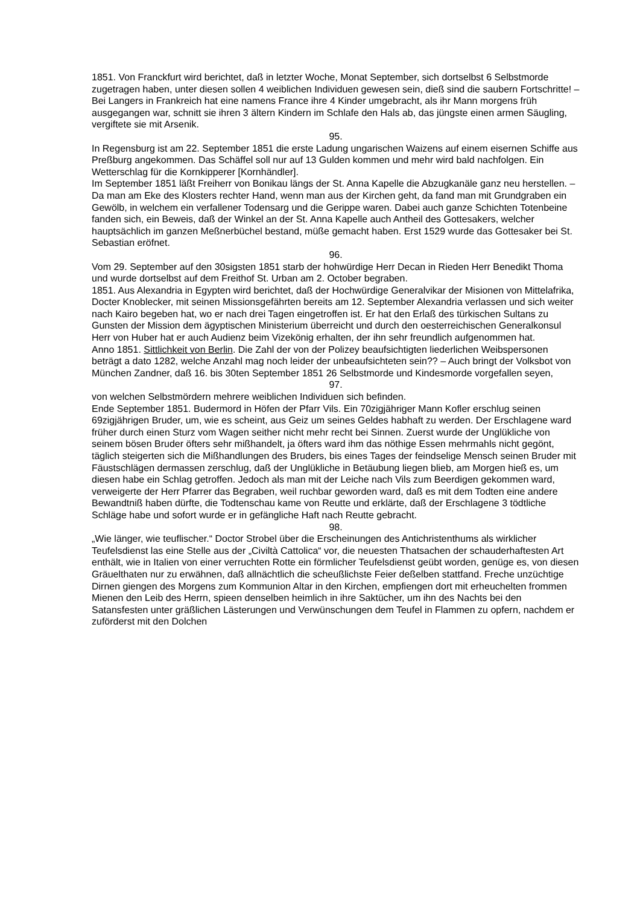1851. Von Franckfurt wird berichtet, daß in letzter Woche, Monat September, sich dortselbst 6 Selbstmorde zugetragen haben, unter diesen sollen 4 weiblichen Individuen gewesen sein, dieß sind die saubern Fortschritte! – Bei Langers in Frankreich hat eine namens France ihre 4 Kinder umgebracht, als ihr Mann morgens früh ausgegangen war, schnitt sie ihren 3 ältern Kindern im Schlafe den Hals ab, das jüngste einen armen Säugling, vergiftete sie mit Arsenik.
95.
In Regensburg ist am 22. September 1851 die erste Ladung ungarischen Waizens auf einem eisernen Schiffe aus Preßburg angekommen. Das Schäffel soll nur auf 13 Gulden kommen und mehr wird bald nachfolgen. Ein Wetterschlag für die Kornkipperer [Kornhändler].
Im September 1851 läßt Freiherr von Bonikau längs der St. Anna Kapelle die Abzugkanäle ganz neu herstellen. – Da man am Eke des Klosters rechter Hand, wenn man aus der Kirchen geht, da fand man mit Grundgraben ein Gewölb, in welchem ein verfallener Todensarg und die Gerippe waren. Dabei auch ganze Schichten Totenbeine fanden sich, ein Beweis, daß der Winkel an der St. Anna Kapelle auch Antheil des Gottesakers, welcher hauptsächlich im ganzen Meßnerbüchel bestand, müße gemacht haben. Erst 1529 wurde das Gottesaker bei St. Sebastian eröfnet.
96.
Vom 29. September auf den 30sigsten 1851 starb der hohwürdige Herr Decan in Rieden Herr Benedikt Thoma und wurde dortselbst auf dem Freithof St. Urban am 2. October begraben.
1851. Aus Alexandria in Egypten wird berichtet, daß der Hochwürdige Generalvikar der Misionen von Mittelafrika, Docter Knoblecker, mit seinen Missionsgefährten bereits am 12. September Alexandria verlassen und sich weiter nach Kairo begeben hat, wo er nach drei Tagen eingetroffen ist. Er hat den Erlaß des türkischen Sultans zu Gunsten der Mission dem ägyptischen Ministerium überreicht und durch den oesterreichischen Generalkonsul Herr von Huber hat er auch Audienz beim Vizekönig erhalten, der ihn sehr freundlich aufgenommen hat.
Anno 1851. Sittlichkeit von Berlin. Die Zahl der von der Polizey beaufsichtigten liederlichen Weibspersonen beträgt a dato 1282, welche Anzahl mag noch leider der unbeaufsichteten sein?? – Auch bringt der Volksbot von München Zandner, daß 16. bis 30ten September 1851 26 Selbstmorde und Kindesmorde vorgefallen seyen,
97.
von welchen Selbstmördern mehrere weiblichen Individuen sich befinden.
Ende September 1851. Budermord in Höfen der Pfarr Vils. Ein 70zigjähriger Mann Kofler erschlug seinen 69zigjährigen Bruder, um, wie es scheint, aus Geiz um seines Geldes habhaft zu werden. Der Erschlagene ward früher durch einen Sturz vom Wagen seither nicht mehr recht bei Sinnen. Zuerst wurde der Unglükliche von seinem bösen Bruder öfters sehr mißhandelt, ja öfters ward ihm das nöthige Essen mehrmahls nicht gegönt, täglich steigerten sich die Mißhandlungen des Bruders, bis eines Tages der feindselige Mensch seinen Bruder mit Fäustschlägen dermassen zerschlug, daß der Unglükliche in Betäubung liegen blieb, am Morgen hieß es, um diesen habe ein Schlag getroffen. Jedoch als man mit der Leiche nach Vils zum Beerdigen gekommen ward, verweigerte der Herr Pfarrer das Begraben, weil ruchbar geworden ward, daß es mit dem Todten eine andere Bewandtniß haben dürfte, die Todtenschau kame von Reutte und erklärte, daß der Erschlagene 3 tödtliche Schläge habe und sofort wurde er in gefängliche Haft nach Reutte gebracht.
98.
„Wie länger, wie teuflischer.“ Doctor Strobel über die Erscheinungen des Antichristenthums als wirklicher Teufelsdienst las eine Stelle aus der „Civiltà Cattolica“ vor, die neuesten Thatsachen der schauderhaftesten Art enthält, wie in Italien von einer verruchten Rotte ein förmlicher Teufelsdienst geübt worden, genüge es, von diesen Gräuelthaten nur zu erwähnen, daß allnächtlich die scheußlichste Feier deßelben stattfand. Freche unzüchtige Dirnen giengen des Morgens zum Kommunion Altar in den Kirchen, empfiengen dort mit erheuchelten frommen Mienen den Leib des Herrn, spieen denselben heimlich in ihre Saktücher, um ihn des Nachts bei den Satansfesten unter gräßlichen Lästerungen und Verwünschungen dem Teufel in Flammen zu opfern, nachdem er zuförderst mit den Dolchen